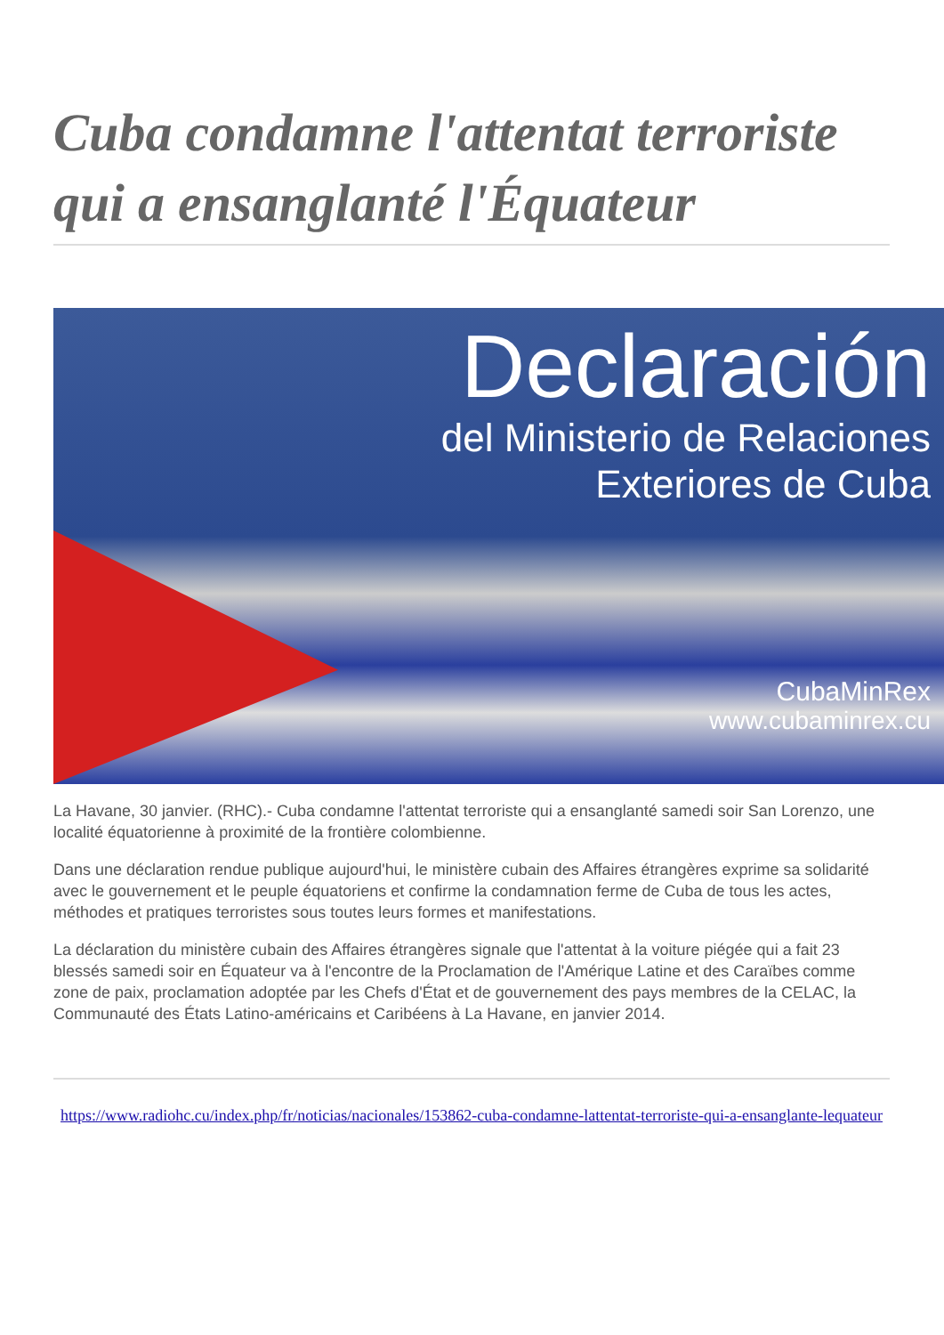Cuba condamne l'attentat terroriste qui a ensanglanté l'Équateur
Declaración
del Ministerio de Relaciones
Exteriores de Cuba
CubaMinRex
www.cubaminrex.cu
La Havane, 30 janvier. (RHC).- Cuba condamne l'attentat terroriste qui a ensanglanté samedi soir San Lorenzo, une localité équatorienne à proximité de la frontière colombienne.
Dans une déclaration rendue publique aujourd'hui, le ministère cubain des Affaires étrangères exprime sa solidarité avec le gouvernement et le peuple équatoriens et confirme la condamnation ferme de Cuba de tous les actes, méthodes et pratiques terroristes sous toutes leurs formes et manifestations.
La déclaration du ministère cubain des Affaires étrangères signale que l'attentat à la voiture piégée qui a fait 23 blessés samedi soir en Équateur va à l'encontre de la Proclamation de l'Amérique Latine et des Caraïbes comme zone de paix, proclamation adoptée par les Chefs d'État et de gouvernement des pays membres de la CELAC, la Communauté des États Latino-américains et Caribéens à La Havane, en janvier 2014.
https://www.radiohc.cu/index.php/fr/noticias/nacionales/153862-cuba-condamne-lattentat-terroriste-qui-a-ensanglante-lequateur